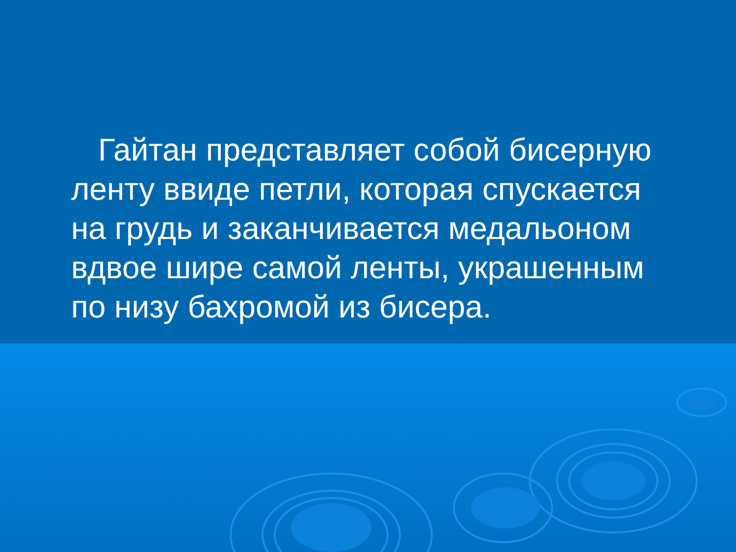Гайтан представляет собой бисерную ленту ввиде петли, которая спускается на грудь и заканчивается медальоном вдвое шире самой ленты, украшенным по низу бахромой из бисера.